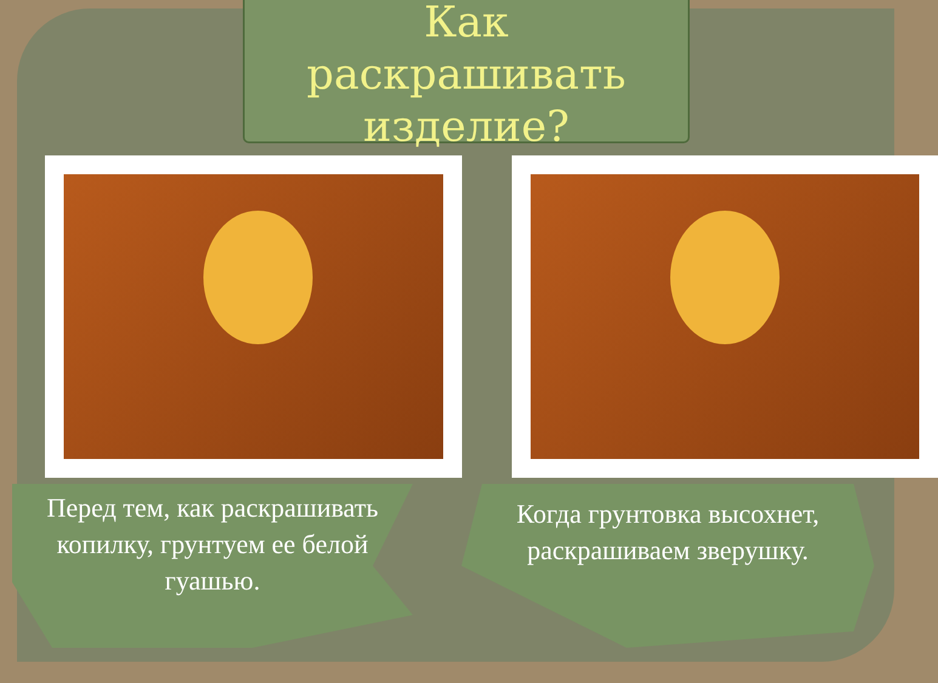Как
раскрашивать
изделие?
Перед тем, как раскрашивать копилку, грунтуем ее белой гуашью.
Когда грунтовка высохнет, раскрашиваем зверушку.